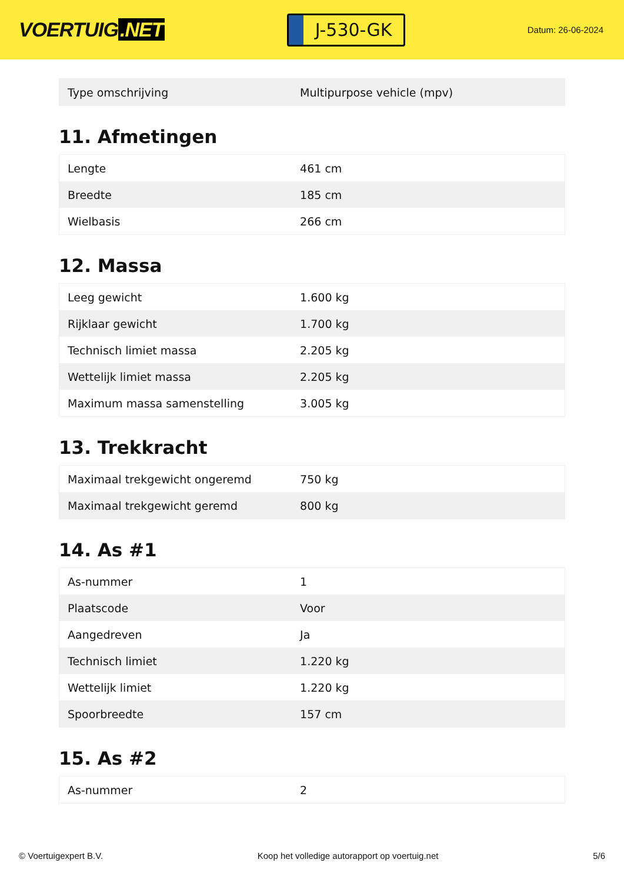VOERTUIG.NET
J-530-GK
Datum: 26-06-2024
| Type omschrijving | Multipurpose vehicle (mpv) |
11. Afmetingen
| Lengte | 461 cm |
| Breedte | 185 cm |
| Wielbasis | 266 cm |
12. Massa
| Leeg gewicht | 1.600 kg |
| Rijklaar gewicht | 1.700 kg |
| Technisch limiet massa | 2.205 kg |
| Wettelijk limiet massa | 2.205 kg |
| Maximum massa samenstelling | 3.005 kg |
13. Trekkracht
| Maximaal trekgewicht ongeremd | 750 kg |
| Maximaal trekgewicht geremd | 800 kg |
14. As #1
| As-nummer | 1 |
| Plaatscode | Voor |
| Aangedreven | Ja |
| Technisch limiet | 1.220 kg |
| Wettelijk limiet | 1.220 kg |
| Spoorbreedte | 157 cm |
15. As #2
| As-nummer | 2 |
© Voertuigexpert B.V. Koop het volledige autorapport op voertuig.net 5/6